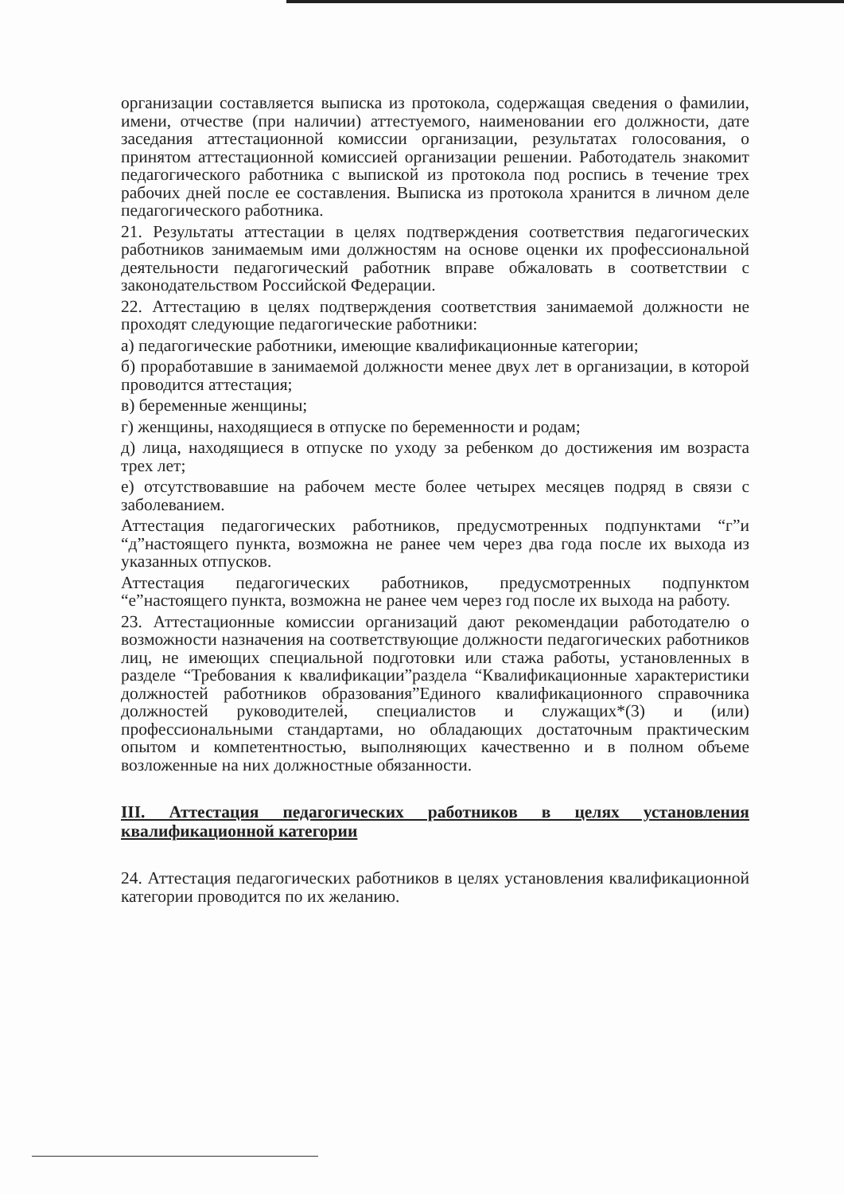организации составляется выписка из протокола, содержащая сведения о фамилии, имени, отчестве (при наличии) аттестуемого, наименовании его должности, дате заседания аттестационной комиссии организации, результатах голосования, о принятом аттестационной комиссией организации решении. Работодатель знакомит педагогического работника с выпиской из протокола под роспись в течение трех рабочих дней после ее составления. Выписка из протокола хранится в личном деле педагогического работника.
21. Результаты аттестации в целях подтверждения соответствия педагогических работников занимаемым ими должностям на основе оценки их профессиональной деятельности педагогический работник вправе обжаловать в соответствии с законодательством Российской Федерации.
22. Аттестацию в целях подтверждения соответствия занимаемой должности не проходят следующие педагогические работники:
а) педагогические работники, имеющие квалификационные категории;
б) проработавшие в занимаемой должности менее двух лет в организации, в которой проводится аттестация;
в) беременные женщины;
г) женщины, находящиеся в отпуске по беременности и родам;
д) лица, находящиеся в отпуске по уходу за ребенком до достижения им возраста трех лет;
е) отсутствовавшие на рабочем месте более четырех месяцев подряд в связи с заболеванием.
Аттестация педагогических работников, предусмотренных подпунктами “г”и “д”настоящего пункта, возможна не ранее чем через два года после их выхода из указанных отпусков.
Аттестация педагогических работников, предусмотренных подпунктом “е”настоящего пункта, возможна не ранее чем через год после их выхода на работу.
23. Аттестационные комиссии организаций дают рекомендации работодателю о возможности назначения на соответствующие должности педагогических работников лиц, не имеющих специальной подготовки или стажа работы, установленных в разделе “Требования к квалификации”раздела “Квалификационные характеристики должностей работников образования”Единого квалификационного справочника должностей руководителей, специалистов и служащих*(3) и (или) профессиональными стандартами, но обладающих достаточным практическим опытом и компетентностью, выполняющих качественно и в полном объеме возложенные на них должностные обязанности.
III. Аттестация педагогических работников в целях установления квалификационной категории
24. Аттестация педагогических работников в целях установления квалификационной категории проводится по их желанию.